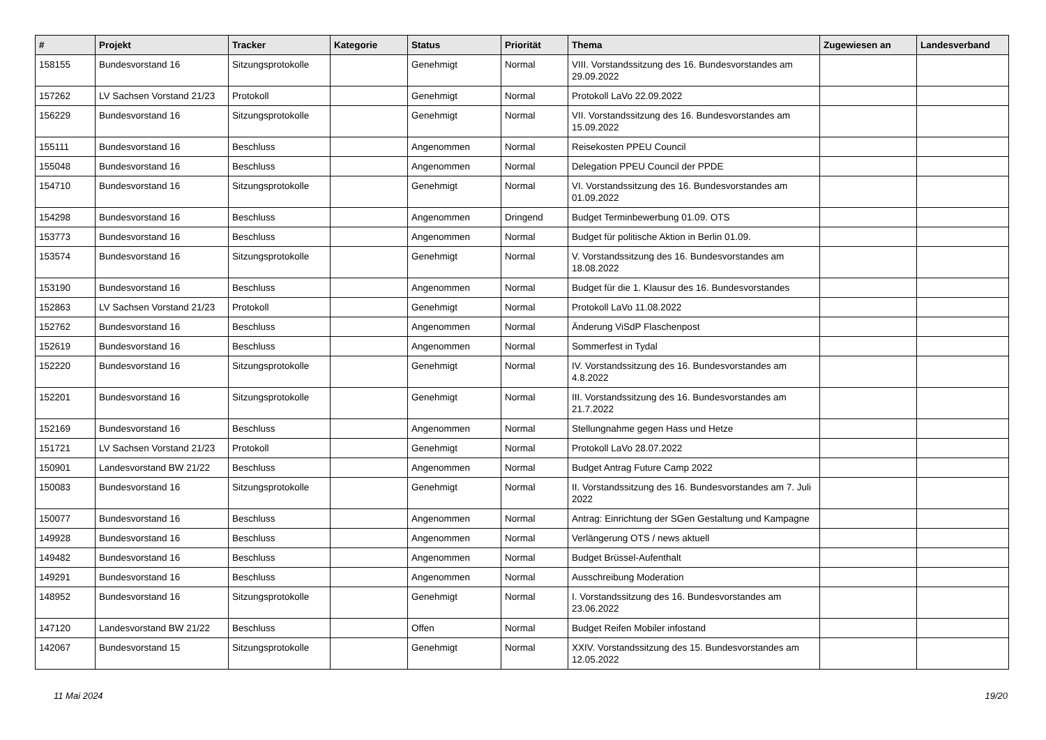| # | Projekt | Tracker | Kategorie | Status | Priorität | Thema | Zugewiesen an | Landesverband |
| --- | --- | --- | --- | --- | --- | --- | --- | --- |
| 158155 | Bundesvorstand 16 | Sitzungsprotokolle | | Genehmigt | Normal | VIII. Vorstandssitzung des 16. Bundesvorstandes am 29.09.2022 | | |
| 157262 | LV Sachsen Vorstand 21/23 | Protokoll | | Genehmigt | Normal | Protokoll LaVo 22.09.2022 | | |
| 156229 | Bundesvorstand 16 | Sitzungsprotokolle | | Genehmigt | Normal | VII. Vorstandssitzung des 16. Bundesvorstandes am 15.09.2022 | | |
| 155111 | Bundesvorstand 16 | Beschluss | | Angenommen | Normal | Reisekosten PPEU Council | | |
| 155048 | Bundesvorstand 16 | Beschluss | | Angenommen | Normal | Delegation PPEU Council der PPDE | | |
| 154710 | Bundesvorstand 16 | Sitzungsprotokolle | | Genehmigt | Normal | VI. Vorstandssitzung des 16. Bundesvorstandes am 01.09.2022 | | |
| 154298 | Bundesvorstand 16 | Beschluss | | Angenommen | Dringend | Budget Terminbewerbung 01.09. OTS | | |
| 153773 | Bundesvorstand 16 | Beschluss | | Angenommen | Normal | Budget für politische Aktion in Berlin 01.09. | | |
| 153574 | Bundesvorstand 16 | Sitzungsprotokolle | | Genehmigt | Normal | V. Vorstandssitzung des 16. Bundesvorstandes am 18.08.2022 | | |
| 153190 | Bundesvorstand 16 | Beschluss | | Angenommen | Normal | Budget für die 1. Klausur des 16. Bundesvorstandes | | |
| 152863 | LV Sachsen Vorstand 21/23 | Protokoll | | Genehmigt | Normal | Protokoll LaVo 11.08.2022 | | |
| 152762 | Bundesvorstand 16 | Beschluss | | Angenommen | Normal | Änderung ViSdP Flaschenpost | | |
| 152619 | Bundesvorstand 16 | Beschluss | | Angenommen | Normal | Sommerfest in Tydal | | |
| 152220 | Bundesvorstand 16 | Sitzungsprotokolle | | Genehmigt | Normal | IV. Vorstandssitzung des 16. Bundesvorstandes am 4.8.2022 | | |
| 152201 | Bundesvorstand 16 | Sitzungsprotokolle | | Genehmigt | Normal | III. Vorstandssitzung des 16. Bundesvorstandes am 21.7.2022 | | |
| 152169 | Bundesvorstand 16 | Beschluss | | Angenommen | Normal | Stellungnahme gegen Hass und Hetze | | |
| 151721 | LV Sachsen Vorstand 21/23 | Protokoll | | Genehmigt | Normal | Protokoll LaVo 28.07.2022 | | |
| 150901 | Landesvorstand BW 21/22 | Beschluss | | Angenommen | Normal | Budget Antrag Future Camp 2022 | | |
| 150083 | Bundesvorstand 16 | Sitzungsprotokolle | | Genehmigt | Normal | II. Vorstandssitzung des 16. Bundesvorstandes am 7. Juli 2022 | | |
| 150077 | Bundesvorstand 16 | Beschluss | | Angenommen | Normal | Antrag: Einrichtung der SGen Gestaltung und Kampagne | | |
| 149928 | Bundesvorstand 16 | Beschluss | | Angenommen | Normal | Verlängerung OTS / news aktuell | | |
| 149482 | Bundesvorstand 16 | Beschluss | | Angenommen | Normal | Budget Brüssel-Aufenthalt | | |
| 149291 | Bundesvorstand 16 | Beschluss | | Angenommen | Normal | Ausschreibung Moderation | | |
| 148952 | Bundesvorstand 16 | Sitzungsprotokolle | | Genehmigt | Normal | I. Vorstandssitzung des 16. Bundesvorstandes am 23.06.2022 | | |
| 147120 | Landesvorstand BW 21/22 | Beschluss | | Offen | Normal | Budget Reifen Mobiler infostand | | |
| 142067 | Bundesvorstand 15 | Sitzungsprotokolle | | Genehmigt | Normal | XXIV. Vorstandssitzung des 15. Bundesvorstandes am 12.05.2022 | | |
11 Mai 2024 19/20